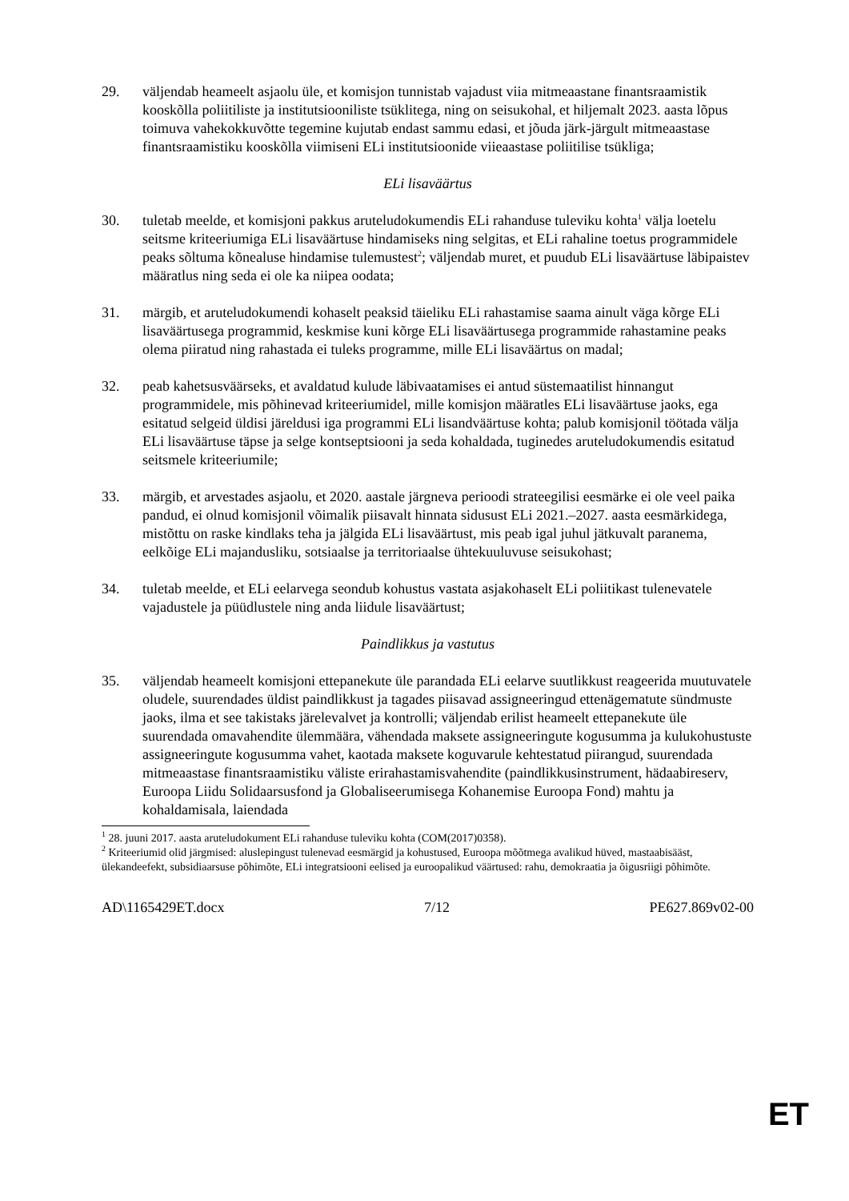29. väljendab heameelt asjaolu üle, et komisjon tunnistab vajadust viia mitmeaastane finantsraamistik kooskõlla poliitiliste ja institutsiooniliste tsüklitega, ning on seisukohal, et hiljemalt 2023. aasta lõpus toimuva vahekokkuvõtte tegemine kujutab endast sammu edasi, et jõuda järk-järgult mitmeaastase finantsraamistiku kooskõlla viimiseni ELi institutsioonide viieaastase poliitilise tsükliga;
ELi lisaväärtus
30. tuletab meelde, et komisjoni pakkus aruteludokumendis ELi rahanduse tuleviku kohta<sup>1</sup> välja loetelu seitsme kriteeriumiga ELi lisaväärtuse hindamiseks ning selgitas, et ELi rahaline toetus programmidele peaks sõltuma kõnealuse hindamise tulemustest<sup>2</sup>; väljendab muret, et puudub ELi lisaväärtuse läbipaistev määratlus ning seda ei ole ka niipea oodata;
31. märgib, et aruteludokumendi kohaselt peaksid täieliku ELi rahastamise saama ainult väga kõrge ELi lisaväärtusega programmid, keskmise kuni kõrge ELi lisaväärtusega programmide rahastamine peaks olema piiratud ning rahastada ei tuleks programme, mille ELi lisaväärtus on madal;
32. peab kahetsusväärseks, et avaldatud kulude läbivaatamises ei antud süstemaatilist hinnangut programmidele, mis põhinevad kriteeriumidel, mille komisjon määratles ELi lisaväärtuse jaoks, ega esitatud selgeid üldisi järeldusi iga programmi ELi lisandväärtuse kohta; palub komisjonil töötada välja ELi lisaväärtuse täpse ja selge kontseptsiooni ja seda kohaldada, tuginedes aruteludokumendis esitatud seitsmele kriteeriumile;
33. märgib, et arvestades asjaolu, et 2020. aastale järgneva perioodi strateegilisi eesmärke ei ole veel paika pandud, ei olnud komisjonil võimalik piisavalt hinnata sidusust ELi 2021.–2027. aasta eesmärkidega, mistõttu on raske kindlaks teha ja jälgida ELi lisaväärtust, mis peab igal juhul jätkuvalt paranema, eelkõige ELi majandusliku, sotsiaalse ja territoriaalse ühtekuuluvuse seisukohast;
34. tuletab meelde, et ELi eelarvega seondub kohustus vastata asjakohaselt ELi poliitikast tulenevatele vajadustele ja püüdlustele ning anda liidule lisaväärtust;
Paindlikkus ja vastutus
35. väljendab heameelt komisjoni ettepanekute üle parandada ELi eelarve suutlikkust reageerida muutuvatele oludele, suurendades üldist paindlikkust ja tagades piisavad assigneeringud ettenägematute sündmuste jaoks, ilma et see takistaks järelevalvet ja kontrolli; väljendab erilist heameelt ettepanekute üle suurendada omavahendite ülemmäära, vähendada maksete assigneeringute kogusumma ja kulukohustuste assigneeringute kogusumma vahet, kaotada maksete koguvarule kehtestatud piirangud, suurendada mitmeaastase finantsraamistiku väliste erirahastamisvahendite (paindlikkusinstrument, hädaabireserv, Euroopa Liidu Solidaarsusfond ja Globaliseerumisega Kohanemise Euroopa Fond) mahtu ja kohaldamisala, laiendada
<sup>1</sup> 28. juuni 2017. aasta aruteludokument ELi rahanduse tuleviku kohta (COM(2017)0358).
<sup>2</sup> Kriteeriumid olid järgmised: aluslepingust tulenevad eesmärgid ja kohustused, Euroopa mõõtmega avalikud hüved, mastaabisääst, ülekandeefekt, subsidiaarsuse põhimõte, ELi integratsiooni eelised ja euroopalikud väärtused: rahu, demokraatia ja õigusriigi põhimõte.
AD\1165429ET.docx 7/12 PE627.869v02-00
ET